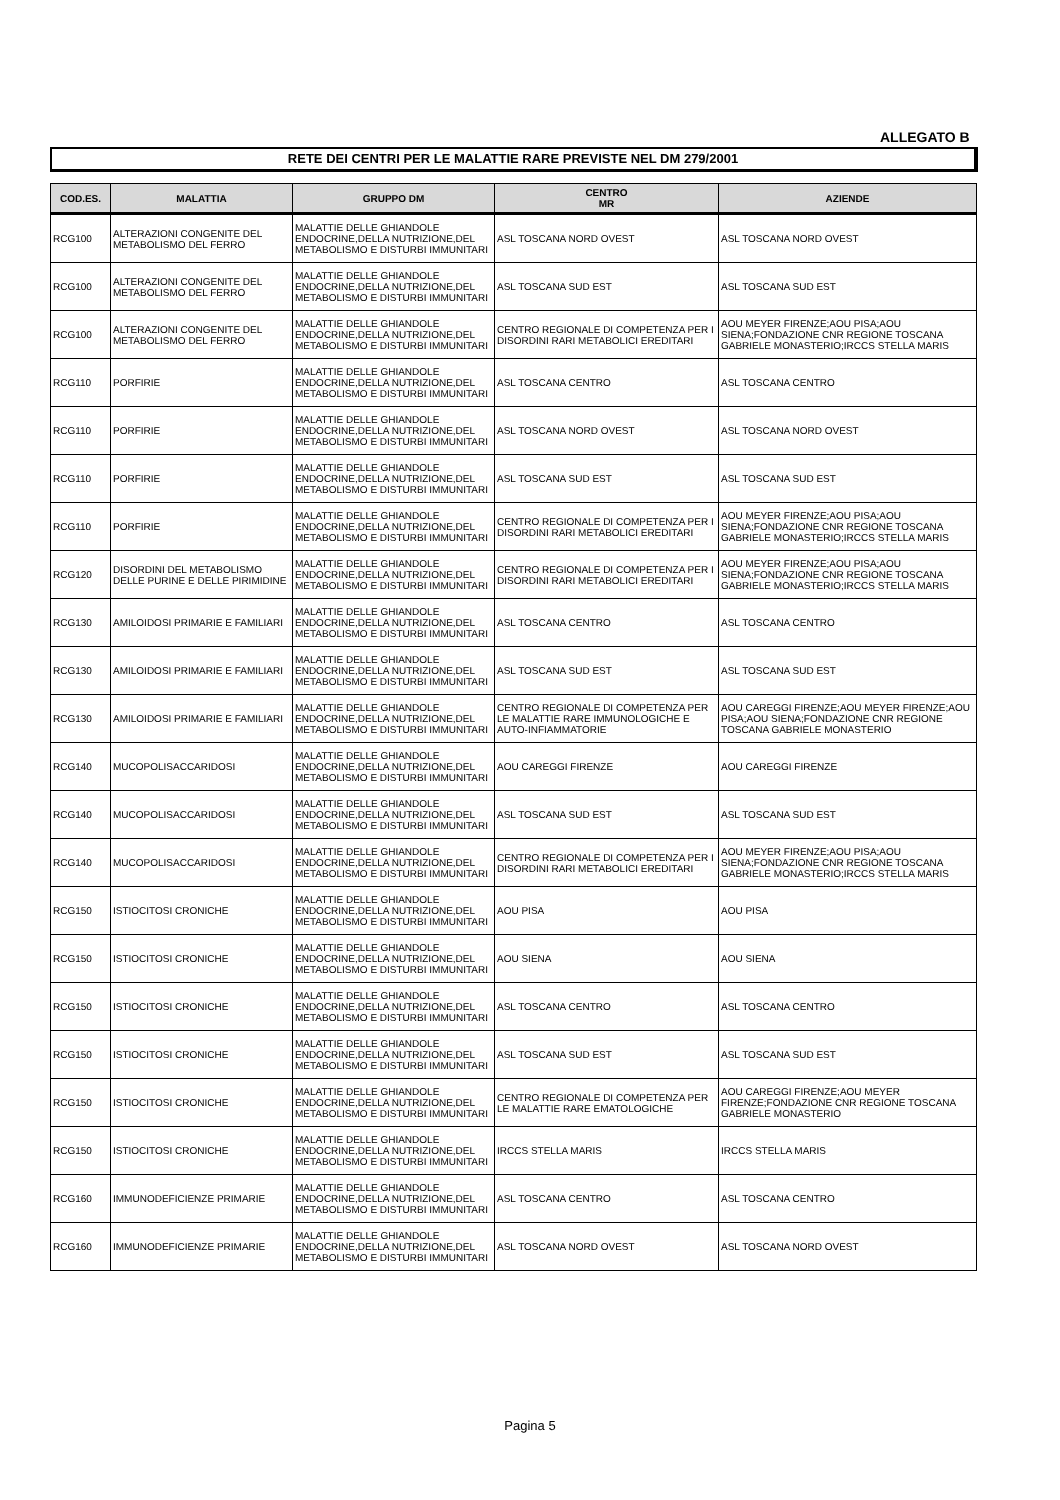ALLEGATO B
RETE DEI CENTRI PER LE MALATTIE RARE PREVISTE NEL DM 279/2001
| COD.ES. | MALATTIA | GRUPPO DM | CENTRO MR | AZIENDE |
| --- | --- | --- | --- | --- |
| RCG100 | ALTERAZIONI CONGENITE DEL METABOLISMO DEL FERRO | MALATTIE DELLE GHIANDOLE ENDOCRINE,DELLA NUTRIZIONE,DEL METABOLISMO E DISTURBI IMMUNITARI | ASL TOSCANA NORD OVEST | ASL TOSCANA NORD OVEST |
| RCG100 | ALTERAZIONI CONGENITE DEL METABOLISMO DEL FERRO | MALATTIE DELLE GHIANDOLE ENDOCRINE,DELLA NUTRIZIONE,DEL METABOLISMO E DISTURBI IMMUNITARI | ASL TOSCANA SUD EST | ASL TOSCANA SUD EST |
| RCG100 | ALTERAZIONI CONGENITE DEL METABOLISMO DEL FERRO | MALATTIE DELLE GHIANDOLE ENDOCRINE,DELLA NUTRIZIONE,DEL METABOLISMO E DISTURBI IMMUNITARI | CENTRO REGIONALE DI COMPETENZA PER I DISORDINI RARI METABOLICI EREDITARI | AOU MEYER FIRENZE;AOU PISA;AOU SIENA;FONDAZIONE CNR REGIONE TOSCANA GABRIELE MONASTERIO;IRCCS STELLA MARIS |
| RCG110 | PORFIRIE | MALATTIE DELLE GHIANDOLE ENDOCRINE,DELLA NUTRIZIONE,DEL METABOLISMO E DISTURBI IMMUNITARI | ASL TOSCANA CENTRO | ASL TOSCANA CENTRO |
| RCG110 | PORFIRIE | MALATTIE DELLE GHIANDOLE ENDOCRINE,DELLA NUTRIZIONE,DEL METABOLISMO E DISTURBI IMMUNITARI | ASL TOSCANA NORD OVEST | ASL TOSCANA NORD OVEST |
| RCG110 | PORFIRIE | MALATTIE DELLE GHIANDOLE ENDOCRINE,DELLA NUTRIZIONE,DEL METABOLISMO E DISTURBI IMMUNITARI | ASL TOSCANA SUD EST | ASL TOSCANA SUD EST |
| RCG110 | PORFIRIE | MALATTIE DELLE GHIANDOLE ENDOCRINE,DELLA NUTRIZIONE,DEL METABOLISMO E DISTURBI IMMUNITARI | CENTRO REGIONALE DI COMPETENZA PER I DISORDINI RARI METABOLICI EREDITARI | AOU MEYER FIRENZE;AOU PISA;AOU SIENA;FONDAZIONE CNR REGIONE TOSCANA GABRIELE MONASTERIO;IRCCS STELLA MARIS |
| RCG120 | DISORDINI DEL METABOLISMO DELLE PURINE E DELLE PIRIMIDINE | MALATTIE DELLE GHIANDOLE ENDOCRINE,DELLA NUTRIZIONE,DEL METABOLISMO E DISTURBI IMMUNITARI | CENTRO REGIONALE DI COMPETENZA PER I DISORDINI RARI METABOLICI EREDITARI | AOU MEYER FIRENZE;AOU PISA;AOU SIENA;FONDAZIONE CNR REGIONE TOSCANA GABRIELE MONASTERIO;IRCCS STELLA MARIS |
| RCG130 | AMILOIDOSI PRIMARIE E FAMILIARI | MALATTIE DELLE GHIANDOLE ENDOCRINE,DELLA NUTRIZIONE,DEL METABOLISMO E DISTURBI IMMUNITARI | ASL TOSCANA CENTRO | ASL TOSCANA CENTRO |
| RCG130 | AMILOIDOSI PRIMARIE E FAMILIARI | MALATTIE DELLE GHIANDOLE ENDOCRINE,DELLA NUTRIZIONE,DEL METABOLISMO E DISTURBI IMMUNITARI | ASL TOSCANA SUD EST | ASL TOSCANA SUD EST |
| RCG130 | AMILOIDOSI PRIMARIE E FAMILIARI | MALATTIE DELLE GHIANDOLE ENDOCRINE,DELLA NUTRIZIONE,DEL METABOLISMO E DISTURBI IMMUNITARI | CENTRO REGIONALE DI COMPETENZA PER LE MALATTIE RARE IMMUNOLOGICHE E AUTO-INFIAMMATORIE | AOU CAREGGI FIRENZE;AOU MEYER FIRENZE;AOU PISA;AOU SIENA;FONDAZIONE CNR REGIONE TOSCANA GABRIELE MONASTERIO |
| RCG140 | MUCOPOLISACCARIDOSI | MALATTIE DELLE GHIANDOLE ENDOCRINE,DELLA NUTRIZIONE,DEL METABOLISMO E DISTURBI IMMUNITARI | AOU CAREGGI FIRENZE | AOU CAREGGI FIRENZE |
| RCG140 | MUCOPOLISACCARIDOSI | MALATTIE DELLE GHIANDOLE ENDOCRINE,DELLA NUTRIZIONE,DEL METABOLISMO E DISTURBI IMMUNITARI | ASL TOSCANA SUD EST | ASL TOSCANA SUD EST |
| RCG140 | MUCOPOLISACCARIDOSI | MALATTIE DELLE GHIANDOLE ENDOCRINE,DELLA NUTRIZIONE,DEL METABOLISMO E DISTURBI IMMUNITARI | CENTRO REGIONALE DI COMPETENZA PER I DISORDINI RARI METABOLICI EREDITARI | AOU MEYER FIRENZE;AOU PISA;AOU SIENA;FONDAZIONE CNR REGIONE TOSCANA GABRIELE MONASTERIO;IRCCS STELLA MARIS |
| RCG150 | ISTIOCITOSI CRONICHE | MALATTIE DELLE GHIANDOLE ENDOCRINE,DELLA NUTRIZIONE,DEL METABOLISMO E DISTURBI IMMUNITARI | AOU PISA | AOU PISA |
| RCG150 | ISTIOCITOSI CRONICHE | MALATTIE DELLE GHIANDOLE ENDOCRINE,DELLA NUTRIZIONE,DEL METABOLISMO E DISTURBI IMMUNITARI | AOU SIENA | AOU SIENA |
| RCG150 | ISTIOCITOSI CRONICHE | MALATTIE DELLE GHIANDOLE ENDOCRINE,DELLA NUTRIZIONE,DEL METABOLISMO E DISTURBI IMMUNITARI | ASL TOSCANA CENTRO | ASL TOSCANA CENTRO |
| RCG150 | ISTIOCITOSI CRONICHE | MALATTIE DELLE GHIANDOLE ENDOCRINE,DELLA NUTRIZIONE,DEL METABOLISMO E DISTURBI IMMUNITARI | ASL TOSCANA SUD EST | ASL TOSCANA SUD EST |
| RCG150 | ISTIOCITOSI CRONICHE | MALATTIE DELLE GHIANDOLE ENDOCRINE,DELLA NUTRIZIONE,DEL METABOLISMO E DISTURBI IMMUNITARI | CENTRO REGIONALE DI COMPETENZA PER LE MALATTIE RARE EMATOLOGICHE | AOU CAREGGI FIRENZE;AOU MEYER FIRENZE;FONDAZIONE CNR REGIONE TOSCANA GABRIELE MONASTERIO |
| RCG150 | ISTIOCITOSI CRONICHE | MALATTIE DELLE GHIANDOLE ENDOCRINE,DELLA NUTRIZIONE,DEL METABOLISMO E DISTURBI IMMUNITARI | IRCCS STELLA MARIS | IRCCS STELLA MARIS |
| RCG160 | IMMUNODEFICIENZE PRIMARIE | MALATTIE DELLE GHIANDOLE ENDOCRINE,DELLA NUTRIZIONE,DEL METABOLISMO E DISTURBI IMMUNITARI | ASL TOSCANA CENTRO | ASL TOSCANA CENTRO |
| RCG160 | IMMUNODEFICIENZE PRIMARIE | MALATTIE DELLE GHIANDOLE ENDOCRINE,DELLA NUTRIZIONE,DEL METABOLISMO E DISTURBI IMMUNITARI | ASL TOSCANA NORD OVEST | ASL TOSCANA NORD OVEST |
Pagina 5